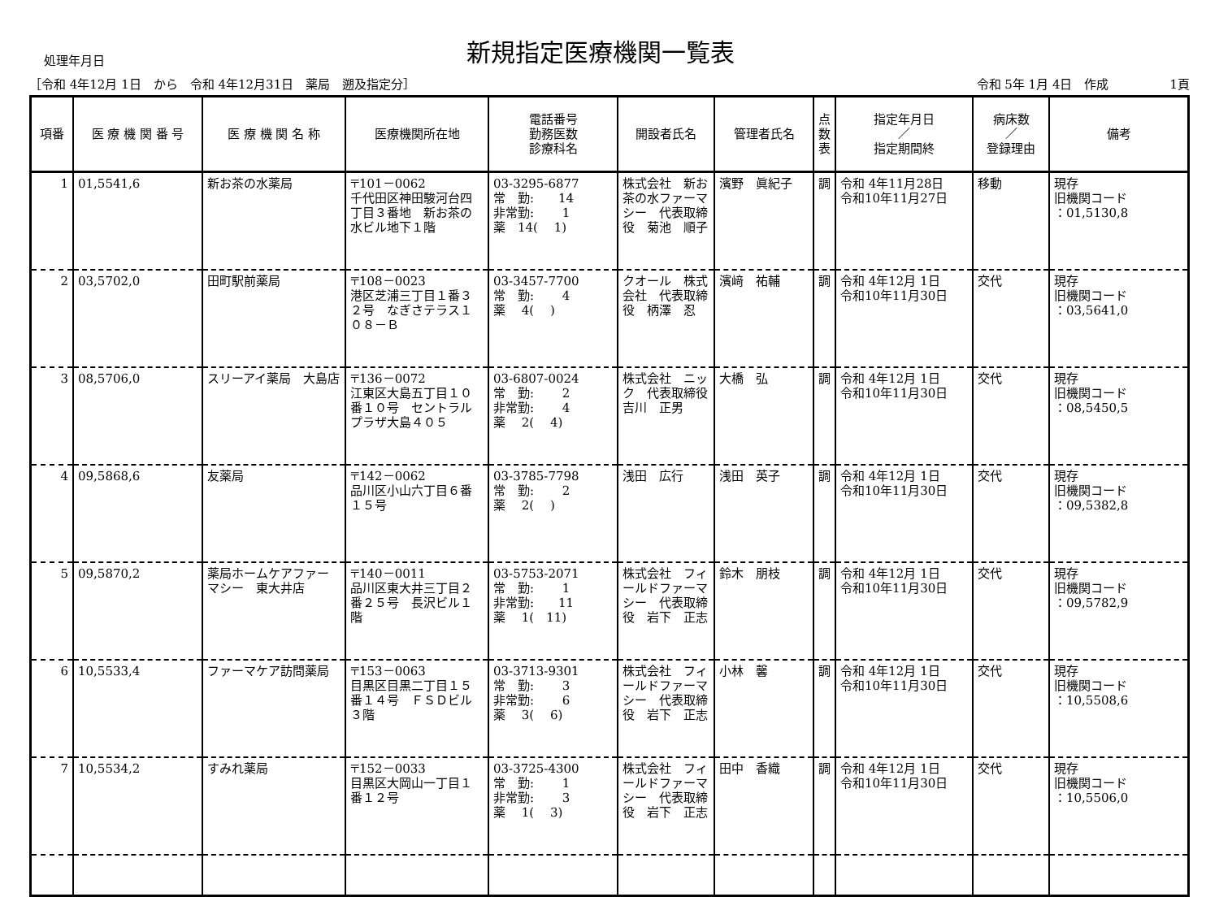処理年月日
新規指定医療機関一覧表
［令和 4年12月 1日　から　令和 4年12月31日　薬局　遡及指定分］ 令和 5年 1月 4日　作成　　　　　1頁
| 項番 | 医 療 機 関 番 号 | 医 療 機 関 名 称 | 医療機関所在地 | 電話番号 勤務医数 診療科名 | 開設者氏名 | 管理者氏名 | 点 数 表 | 指定年月日 ／ 指定期間終 | 病床数 ／ 登録理由 | 備考 |
| --- | --- | --- | --- | --- | --- | --- | --- | --- | --- | --- |
| 1 | 01,5541,6 | 新お茶の水薬局 | 〒101－0062 千代田区神田駿河台四丁目３番地 新お茶の水ビル地下１階 | 03-3295-6877 常 勤: 14 非常勤: 1 薬 14( 1) | 株式会社 新お茶の水ファーマシー 代表取締役 菊池 順子 | 濱野 眞紀子 | 調 | 令和 4年11月28日 令和10年11月27日 | 移動 | 現存 旧機関コード ：01,5130,8 |
| 2 | 03,5702,0 | 田町駅前薬局 | 〒108－0023 港区芝浦三丁目１番３２号 なぎさテラス１０８－Ｂ | 03-3457-7700 常 勤: 4 薬 4( ) | クオール 株式会社 代表取締役 柄澤 忍 | 濱﨑 祐輔 | 調 | 令和 4年12月 1日 令和10年11月30日 | 交代 | 現存 旧機関コード ：03,5641,0 |
| 3 | 08,5706,0 | スリーアイ薬局 大島店 | 〒136－0072 江東区大島五丁目１０番１０号 セントラルプラザ大島４０５ | 03-6807-0024 常 勤: 2 非常勤: 4 薬 2( 4) | 株式会社 ニック 代表取締役 吉川 正男 | 大橋 弘 | 調 | 令和 4年12月 1日 令和10年11月30日 | 交代 | 現存 旧機関コード ：08,5450,5 |
| 4 | 09,5868,6 | 友薬局 | 〒142－0062 品川区小山六丁目６番１５号 | 03-3785-7798 常 勤: 2 薬 2( ) | 浅田 広行 | 浅田 英子 | 調 | 令和 4年12月 1日 令和10年11月30日 | 交代 | 現存 旧機関コード ：09,5382,8 |
| 5 | 09,5870,2 | 薬局ホームケアファーマシー 東大井店 | 〒140－0011 品川区東大井三丁目２番２５号 長沢ビル１階 | 03-5753-2071 常 勤: 1 非常勤: 11 薬 1( 11) | 株式会社 フィールドファーマシー 代表取締役 岩下 正志 | 鈴木 朋枝 | 調 | 令和 4年12月 1日 令和10年11月30日 | 交代 | 現存 旧機関コード ：09,5782,9 |
| 6 | 10,5533,4 | ファーマケア訪問薬局 | 〒153－0063 目黒区目黒二丁目１５番１４号 ＦＳＤビル３階 | 03-3713-9301 常 勤: 3 非常勤: 6 薬 3( 6) | 株式会社 フィールドファーマシー 代表取締役 岩下 正志 | 小林 馨 | 調 | 令和 4年12月 1日 令和10年11月30日 | 交代 | 現存 旧機関コード ：10,5508,6 |
| 7 | 10,5534,2 | すみれ薬局 | 〒152－0033 目黒区大岡山一丁目１番１２号 | 03-3725-4300 常 勤: 1 非常勤: 3 薬 1( 3) | 株式会社 フィールドファーマシー 代表取締役 岩下 正志 | 田中 香織 | 調 | 令和 4年12月 1日 令和10年11月30日 | 交代 | 現存 旧機関コード ：10,5506,0 |